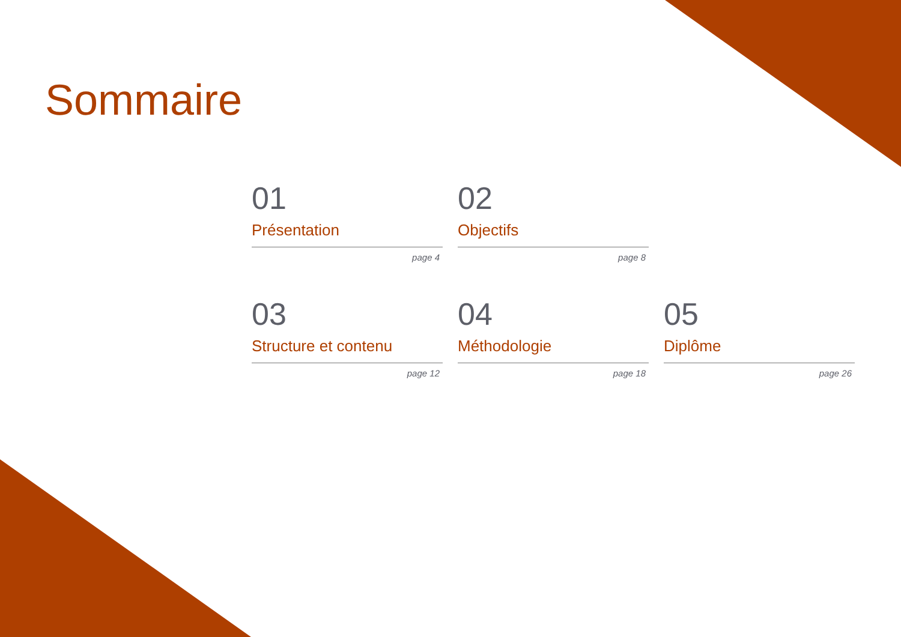Sommaire
01
Présentation
page 4
02
Objectifs
page 8
03
Structure et contenu
page 12
04
Méthodologie
page 18
05
Diplôme
page 26